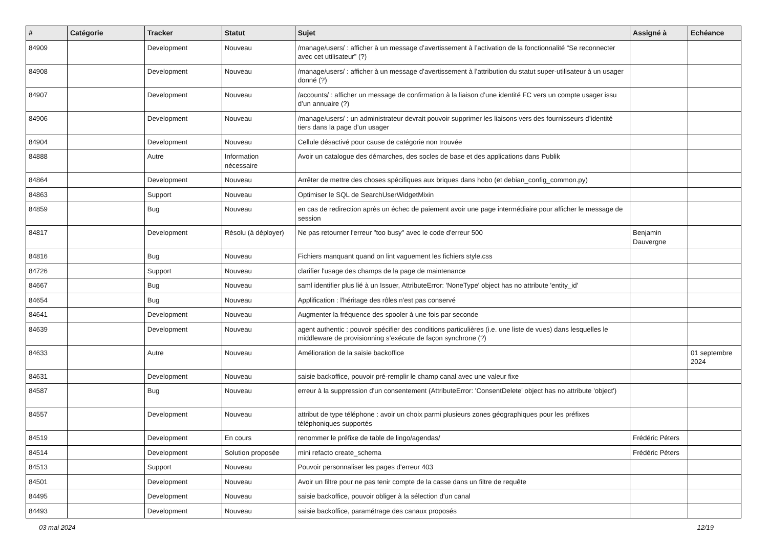| # | Catégorie | Tracker | Statut | Sujet | Assigné à | Echéance |
| --- | --- | --- | --- | --- | --- | --- |
| 84909 | | Development | Nouveau | /manage/users/ : afficher à un message d’avertissement à l’activation de la fonctionnalité “Se reconnecter avec cet utilisateur” (?) | | |
| 84908 | | Development | Nouveau | /manage/users/ : afficher à un message d’avertissement à l’attribution du statut super-utilisateur à un usager donné (?) | | |
| 84907 | | Development | Nouveau | /accounts/ : afficher un message de confirmation à la liaison d’une identité FC vers un compte usager issu d’un annuaire (?) | | |
| 84906 | | Development | Nouveau | /manage/users/ : un administrateur devrait pouvoir supprimer les liaisons vers des fournisseurs d’identité tiers dans la page d’un usager | | |
| 84904 | | Development | Nouveau | Cellule désactivé pour cause de catégorie non trouvée | | |
| 84888 | | Autre | Information nécessaire | Avoir un catalogue des démarches, des socles de base et des applications dans Publik | | |
| 84864 | | Development | Nouveau | Arrêter de mettre des choses spécifiques aux briques dans hobo (et debian_config_common.py) | | |
| 84863 | | Support | Nouveau | Optimiser le SQL de SearchUserWidgetMixin | | |
| 84859 | | Bug | Nouveau | en cas de redirection après un échec de paiement avoir une page intermédiaire pour afficher le message de session | | |
| 84817 | | Development | Résolu (à déployer) | Ne pas retourner l'erreur "too busy" avec le code d'erreur 500 | Benjamin Dauvergne | |
| 84816 | | Bug | Nouveau | Fichiers manquant quand on lint vaguement les fichiers style.css | | |
| 84726 | | Support | Nouveau | clarifier l'usage des champs de la page de maintenance | | |
| 84667 | | Bug | Nouveau | saml identifier plus lié à un Issuer, AttributeError: 'NoneType' object has no attribute 'entity_id' | | |
| 84654 | | Bug | Nouveau | Applification : l'héritage des rôles n'est pas conservé | | |
| 84641 | | Development | Nouveau | Augmenter la fréquence des spooler à une fois par seconde | | |
| 84639 | | Development | Nouveau | agent authentic : pouvoir spécifier des conditions particulières (i.e. une liste de vues) dans lesquelles le middleware de provisionning s’exécute de façon synchrone (?) | | |
| 84633 | | Autre | Nouveau | Amélioration de la saisie backoffice | | 01 septembre 2024 |
| 84631 | | Development | Nouveau | saisie backoffice, pouvoir pré-remplir le champ canal avec une valeur fixe | | |
| 84587 | | Bug | Nouveau | erreur à la suppression d'un consentement (AttributeError: 'ConsentDelete' object has no attribute 'object') | | |
| 84557 | | Development | Nouveau | attribut de type téléphone : avoir un choix parmi plusieurs zones géographiques pour les préfixes téléphoniques supportés | | |
| 84519 | | Development | En cours | renommer le préfixe de table de lingo/agendas/ | Frédéric Péters | |
| 84514 | | Development | Solution proposée | mini refacto create_schema | Frédéric Péters | |
| 84513 | | Support | Nouveau | Pouvoir personnaliser les pages d'erreur 403 | | |
| 84501 | | Development | Nouveau | Avoir un filtre pour ne pas tenir compte de la casse dans un filtre de requête | | |
| 84495 | | Development | Nouveau | saisie backoffice, pouvoir obliger à la sélection d'un canal | | |
| 84493 | | Development | Nouveau | saisie backoffice, paramétrage des canaux proposés | | |
03 mai 2024 12/19